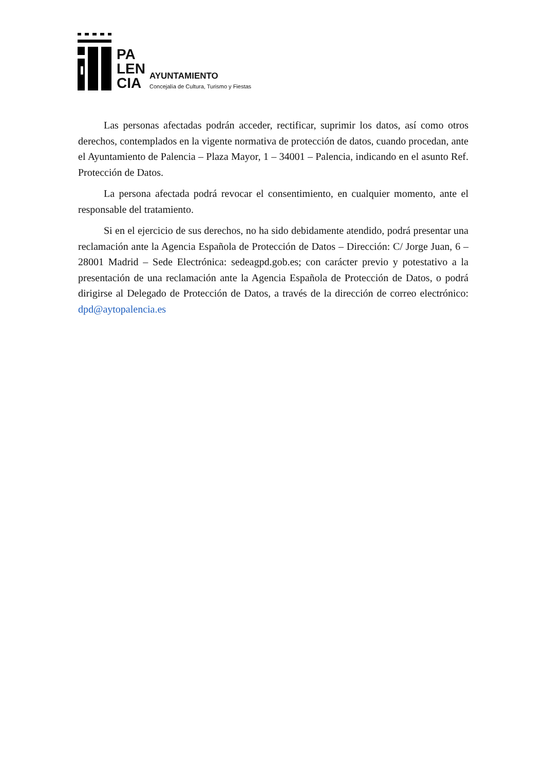PA
LEN
CIA
AYUNTAMIENTO
Concejalía de Cultura, Turismo y Fiestas
Las personas afectadas podrán acceder, rectificar, suprimir los datos, así como otros derechos, contemplados en la vigente normativa de protección de datos, cuando procedan, ante el Ayuntamiento de Palencia – Plaza Mayor, 1 – 34001 – Palencia, indicando en el asunto Ref. Protección de Datos.
La persona afectada podrá revocar el consentimiento, en cualquier momento, ante el responsable del tratamiento.
Si en el ejercicio de sus derechos, no ha sido debidamente atendido, podrá presentar una reclamación ante la Agencia Española de Protección de Datos – Dirección: C/ Jorge Juan, 6 – 28001 Madrid – Sede Electrónica: sedeagpd.gob.es; con carácter previo y potestativo a la presentación de una reclamación ante la Agencia Española de Protección de Datos, o podrá dirigirse al Delegado de Protección de Datos, a través de la dirección de correo electrónico: dpd@aytopalencia.es